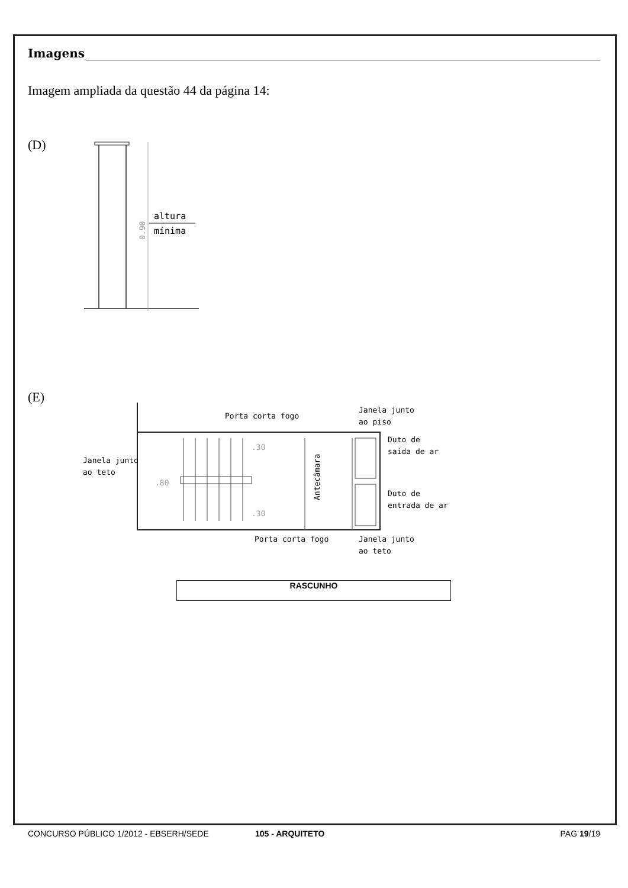Imagens
Imagem ampliada da questão 44 da página 14:
(D)
altura
mínima
0.90
(E)
Porta corta fogo
Janela junto
ao piso
Duto de
saída de ar
Janela junto
ao teto
Duto de
entrada de ar
Porta corta fogo
Janela junto
ao teto
Antecâmara
.30
.30
.80
RASCUNHO
CONCURSO PÚBLICO 1/2012 - EBSERH/SEDE 105 - ARQUITETO PAG 19/19